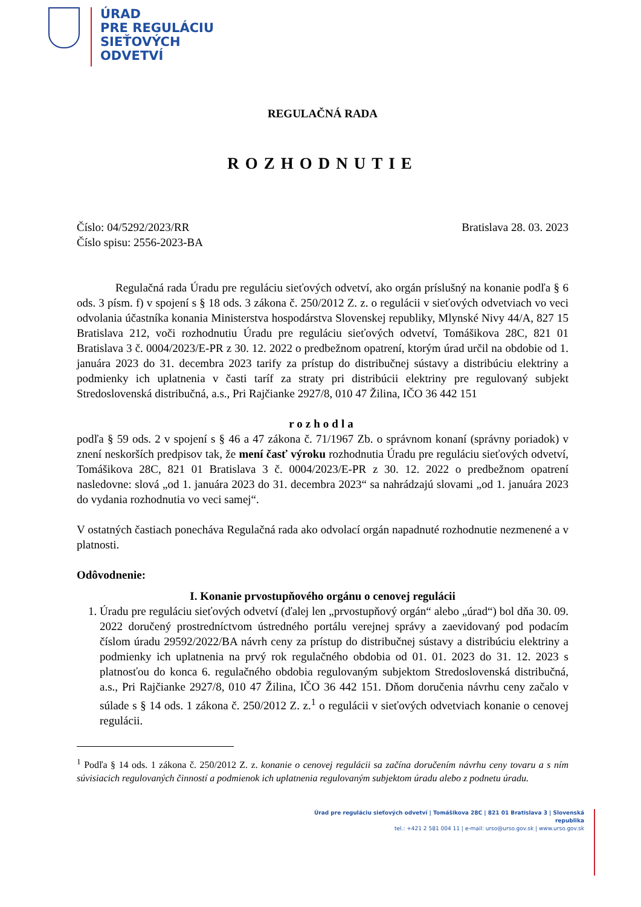ÚRAD
PRE REGULÁCIU
SIEŤOVÝCH
ODVETVÍ
REGULAČNÁ RADA
ROZHODNUTIE
Číslo: 04/5292/2023/RR Bratislava 28. 03. 2023
Číslo spisu: 2556-2023-BA
Regulačná rada Úradu pre reguláciu sieťových odvetví, ako orgán príslušný na konanie podľa § 6 ods. 3 písm. f) v spojení s § 18 ods. 3 zákona č. 250/2012 Z. z. o regulácii v sieťových odvetviach vo veci odvolania účastníka konania Ministerstva hospodárstva Slovenskej republiky, Mlynské Nivy 44/A, 827 15 Bratislava 212, voči rozhodnutiu Úradu pre reguláciu sieťových odvetví, Tomášikova 28C, 821 01 Bratislava 3 č. 0004/2023/E-PR z 30. 12. 2022 o predbežnom opatrení, ktorým úrad určil na obdobie od 1. januára 2023 do 31. decembra 2023 tarify za prístup do distribučnej sústavy a distribúciu elektriny a podmienky ich uplatnenia v časti taríf za straty pri distribúcii elektriny pre regulovaný subjekt Stredoslovenská distribučná, a.s., Pri Rajčianke 2927/8, 010 47 Žilina, IČO 36 442 151
rozhodla
podľa § 59 ods. 2 v spojení s § 46 a 47 zákona č. 71/1967 Zb. o správnom konaní (správny poriadok) v znení neskorších predpisov tak, že mení časť výroku rozhodnutia Úradu pre reguláciu sieťových odvetví, Tomášikova 28C, 821 01 Bratislava 3 č. 0004/2023/E-PR z 30. 12. 2022 o predbežnom opatrení nasledovne: slová „od 1. januára 2023 do 31. decembra 2023“ sa nahrádzajú slovami „od 1. januára 2023 do vydania rozhodnutia vo veci samej“.
V ostatných častiach ponecháva Regulačná rada ako odvolací orgán napadnuté rozhodnutie nezmenené a v platnosti.
Odôvodnenie:
I. Konanie prvostupňového orgánu o cenovej regulácii
1. Úradu pre reguláciu sieťových odvetví (ďalej len „prvostupňový orgán“ alebo „úrad“) bol dňa 30. 09. 2022 doručený prostredníctvom ústredného portálu verejnej správy a zaevidovaný pod podacím číslom úradu 29592/2022/BA návrh ceny za prístup do distribučnej sústavy a distribúciu elektriny a podmienky ich uplatnenia na prvý rok regulačného obdobia od 01. 01. 2023 do 31. 12. 2023 s platnosťou do konca 6. regulačného obdobia regulovaným subjektom Stredoslovenská distribučná, a.s., Pri Rajčianke 2927/8, 010 47 Žilina, IČO 36 442 151. Dňom doručenia návrhu ceny začalo v súlade s § 14 ods. 1 zákona č. 250/2012 Z. z.<sup>1</sup> o regulácii v sieťových odvetviach konanie o cenovej regulácii.
<sup>1</sup> Podľa § 14 ods. 1 zákona č. 250/2012 Z. z. konanie o cenovej regulácii sa začína doručením návrhu ceny tovaru a s ním súvisiacich regulovaných činností a podmienok ich uplatnenia regulovaným subjektom úradu alebo z podnetu úradu.
Úrad pre reguláciu sieťových odvetví | Tomášikova 28C | 821 01 Bratislava 3 | Slovenská republika
tel.: +421 2 581 004 11 | e-mail: urso@urso.gov.sk | www.urso.gov.sk